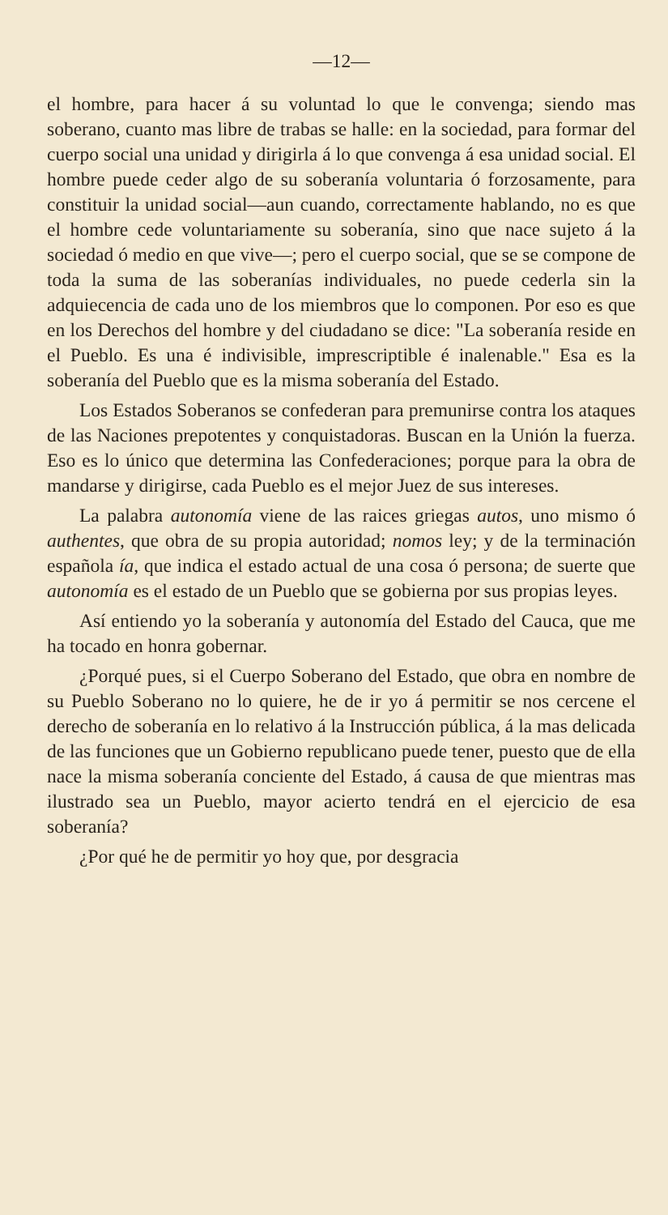—12—
el hombre, para hacer á su voluntad lo que le convenga; siendo mas soberano, cuanto mas libre de trabas se halle: en la sociedad, para formar del cuerpo social una unidad y dirigirla á lo que convenga á esa unidad social. El hombre puede ceder algo de su soberanía voluntaria ó forzosamente, para constituir la unidad social—aun cuando, correctamente hablando, no es que el hombre cede voluntariamente su soberanía, sino que nace sujeto á la sociedad ó medio en que vive—; pero el cuerpo social, que se se compone de toda la suma de las soberanías individuales, no puede cederla sin la adquiecencia de cada uno de los miembros que lo componen. Por eso es que en los Derechos del hombre y del ciudadano se dice: "La soberanía reside en el Pueblo. Es una é indivisible, imprescriptible é inalenable." Esa es la soberanía del Pueblo que es la misma soberanía del Estado.
Los Estados Soberanos se confederan para premunirse contra los ataques de las Naciones prepotentes y conquistadoras. Buscan en la Unión la fuerza. Eso es lo único que determina las Confederaciones; porque para la obra de mandarse y dirigirse, cada Pueblo es el mejor Juez de sus intereses.
La palabra autonomía viene de las raices griegas autos, uno mismo ó authentes, que obra de su propia autoridad; nomos ley; y de la terminación española ía, que indica el estado actual de una cosa ó persona; de suerte que autonomía es el estado de un Pueblo que se gobierna por sus propias leyes.
Así entiendo yo la soberanía y autonomía del Estado del Cauca, que me ha tocado en honra gobernar.
¿Porqué pues, si el Cuerpo Soberano del Estado, que obra en nombre de su Pueblo Soberano no lo quiere, he de ir yo á permitir se nos cercene el derecho de soberanía en lo relativo á la Instrucción pública, á la mas delicada de las funciones que un Gobierno republicano puede tener, puesto que de ella nace la misma soberanía conciente del Estado, á causa de que mientras mas ilustrado sea un Pueblo, mayor acierto tendrá en el ejercicio de esa soberanía?
¿Por qué he de permitir yo hoy que, por desgracia